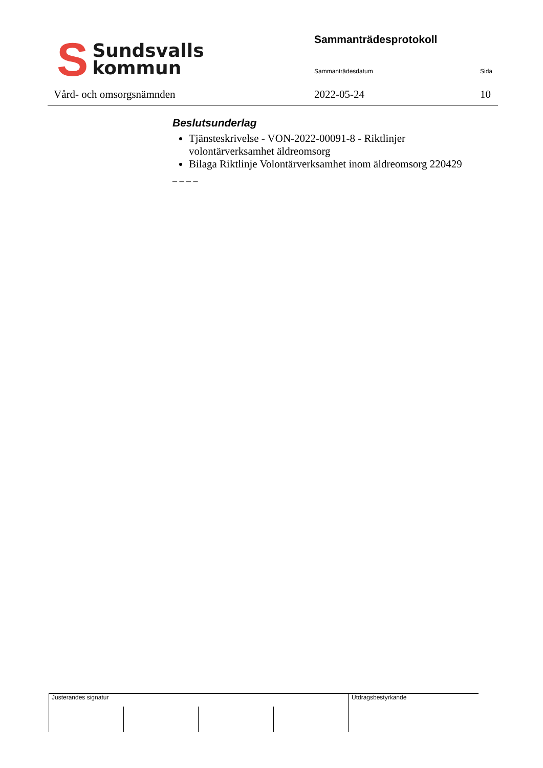S
Sundsvalls
kommun
Vård- och omsorgsnämnden
Sammanträdesprotokoll
Sammanträdesdatum Sida
2022-05-24 10
Beslutsunderlag
Tjänsteskrivelse - VON-2022-00091-8 - Riktlinjer volontärverksamhet äldreomsorg
Bilaga Riktlinje Volontärverksamhet inom äldreomsorg 220429
– – – –
Justerandes signatur Utdragsbestyrkande